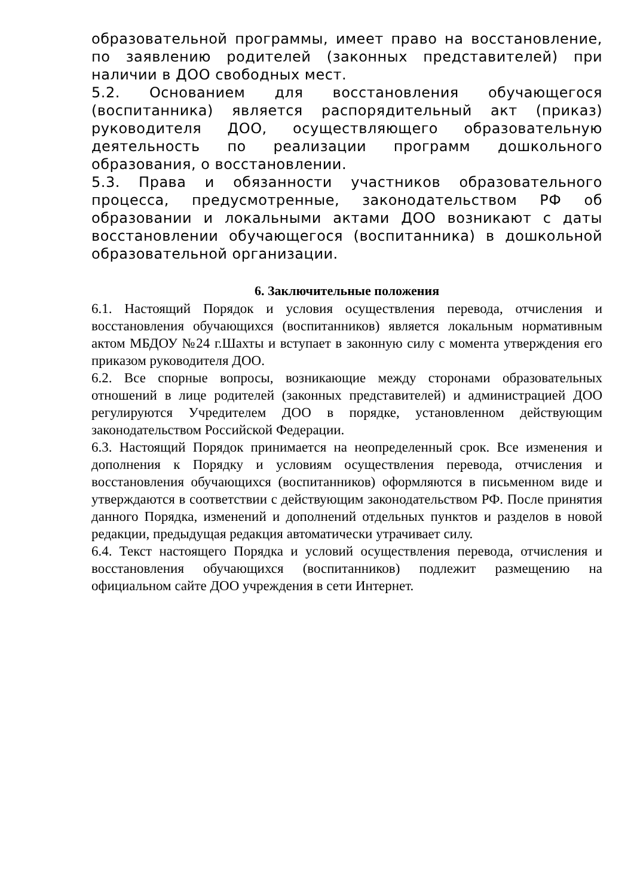образовательной программы, имеет право на восстановление, по заявлению родителей (законных представителей) при наличии в ДОО свободных мест.
5.2. Основанием для восстановления обучающегося (воспитанника) является распорядительный акт (приказ) руководителя ДОО, осуществляющего образовательную деятельность по реализации программ дошкольного образования, о восстановлении.
5.3. Права и обязанности участников образовательного процесса, предусмотренные, законодательством РФ об образовании и локальными актами ДОО возникают с даты восстановлении обучающегося (воспитанника) в дошкольной образовательной организации.
6. Заключительные положения
6.1. Настоящий Порядок и условия осуществления перевода, отчисления и восстановления обучающихся (воспитанников) является локальным нормативным актом МБДОУ №24 г.Шахты и вступает в законную силу с момента утверждения его приказом руководителя ДОО.
6.2. Все спорные вопросы, возникающие между сторонами образовательных отношений в лице родителей (законных представителей) и администрацией ДОО регулируются Учредителем ДОО в порядке, установленном действующим законодательством Российской Федерации.
6.3. Настоящий Порядок принимается на неопределенный срок. Все изменения и дополнения к Порядку и условиям осуществления перевода, отчисления и восстановления обучающихся (воспитанников) оформляются в письменном виде и утверждаются в соответствии с действующим законодательством РФ. После принятия данного Порядка, изменений и дополнений отдельных пунктов и разделов в новой редакции, предыдущая редакция автоматически утрачивает силу.
6.4. Текст настоящего Порядка и условий осуществления перевода, отчисления и восстановления обучающихся (воспитанников) подлежит размещению на официальном сайте ДОО учреждения в сети Интернет.